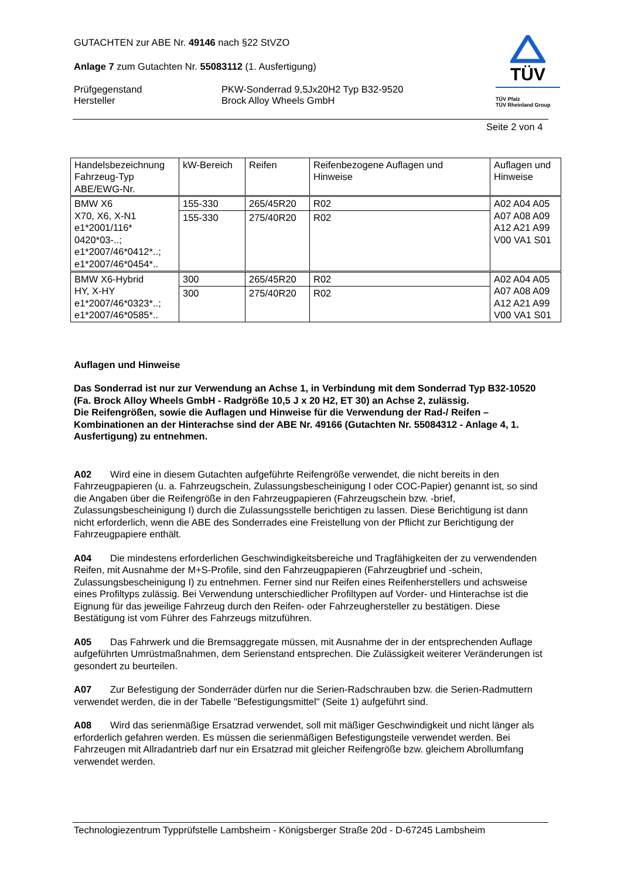TÜV
TÜV Pfalz
TÜV Rheinland Group
GUTACHTEN zur ABE Nr. 49146 nach §22 StVZO
Anlage 7 zum Gutachten Nr. 55083112 (1. Ausfertigung)
Prüfgegenstand
Hersteller
PKW-Sonderrad 9,5Jx20H2 Typ B32-9520
Brock Alloy Wheels GmbH
Seite 2 von 4
| Handelsbezeichnung Fahrzeug-Typ ABE/EWG-Nr. | kW-Bereich | Reifen | Reifenbezogene Auflagen und Hinweise | Auflagen und Hinweise |
| BMW X6 X70, X6, X-N1 e1*2001/116* 0420*03-..; e1*2007/46*0412*..; e1*2007/46*0454*.. | 155-330 | 265/45R20 | R02 | A02 A04 A05 A07 A08 A09 A12 A21 A99 V00 VA1 S01 |
| | 155-330 | 275/40R20 | R02 | |
| BMW X6-Hybrid HY, X-HY e1*2007/46*0323*..; e1*2007/46*0585*.. | 300 | 265/45R20 | R02 | A02 A04 A05 A07 A08 A09 A12 A21 A99 V00 VA1 S01 |
| | 300 | 275/40R20 | R02 | |
Auflagen und Hinweise
Das Sonderrad ist nur zur Verwendung an Achse 1, in Verbindung mit dem Sonderrad Typ B32-10520 (Fa. Brock Alloy Wheels GmbH - Radgröße 10,5 J x 20 H2, ET 30) an Achse 2, zulässig.
Die Reifengrößen, sowie die Auflagen und Hinweise für die Verwendung der Rad-/ Reifen – Kombinationen an der Hinterachse sind der ABE Nr. 49166 (Gutachten Nr. 55084312 - Anlage 4, 1. Ausfertigung) zu entnehmen.
A02 Wird eine in diesem Gutachten aufgeführte Reifengröße verwendet, die nicht bereits in den Fahrzeugpapieren (u. a. Fahrzeugschein, Zulassungsbescheinigung I oder COC-Papier) genannt ist, so sind die Angaben über die Reifengröße in den Fahrzeugpapieren (Fahrzeugschein bzw. -brief, Zulassungsbescheinigung I) durch die Zulassungsstelle berichtigen zu lassen. Diese Berichtigung ist dann nicht erforderlich, wenn die ABE des Sonderrades eine Freistellung von der Pflicht zur Berichtigung der Fahrzeugpapiere enthält.
A04 Die mindestens erforderlichen Geschwindigkeitsbereiche und Tragfähigkeiten der zu verwendenden Reifen, mit Ausnahme der M+S-Profile, sind den Fahrzeugpapieren (Fahrzeugbrief und -schein, Zulassungsbescheinigung I) zu entnehmen. Ferner sind nur Reifen eines Reifenherstellers und achsweise eines Profiltyps zulässig. Bei Verwendung unterschiedlicher Profiltypen auf Vorder- und Hinterachse ist die Eignung für das jeweilige Fahrzeug durch den Reifen- oder Fahrzeughersteller zu bestätigen. Diese Bestätigung ist vom Führer des Fahrzeugs mitzuführen.
A05 Das Fahrwerk und die Bremsaggregate müssen, mit Ausnahme der in der entsprechenden Auflage aufgeführten Umrüstmaßnahmen, dem Serienstand entsprechen. Die Zulässigkeit weiterer Veränderungen ist gesondert zu beurteilen.
A07 Zur Befestigung der Sonderräder dürfen nur die Serien-Radschrauben bzw. die Serien-Radmuttern verwendet werden, die in der Tabelle "Befestigungsmittel" (Seite 1) aufgeführt sind.
A08 Wird das serienmäßige Ersatzrad verwendet, soll mit mäßiger Geschwindigkeit und nicht länger als erforderlich gefahren werden. Es müssen die serienmäßigen Befestigungsteile verwendet werden. Bei Fahrzeugen mit Allradantrieb darf nur ein Ersatzrad mit gleicher Reifengröße bzw. gleichem Abrollumfang verwendet werden.
Technologiezentrum Typprüfstelle Lambsheim - Königsberger Straße 20d - D-67245 Lambsheim